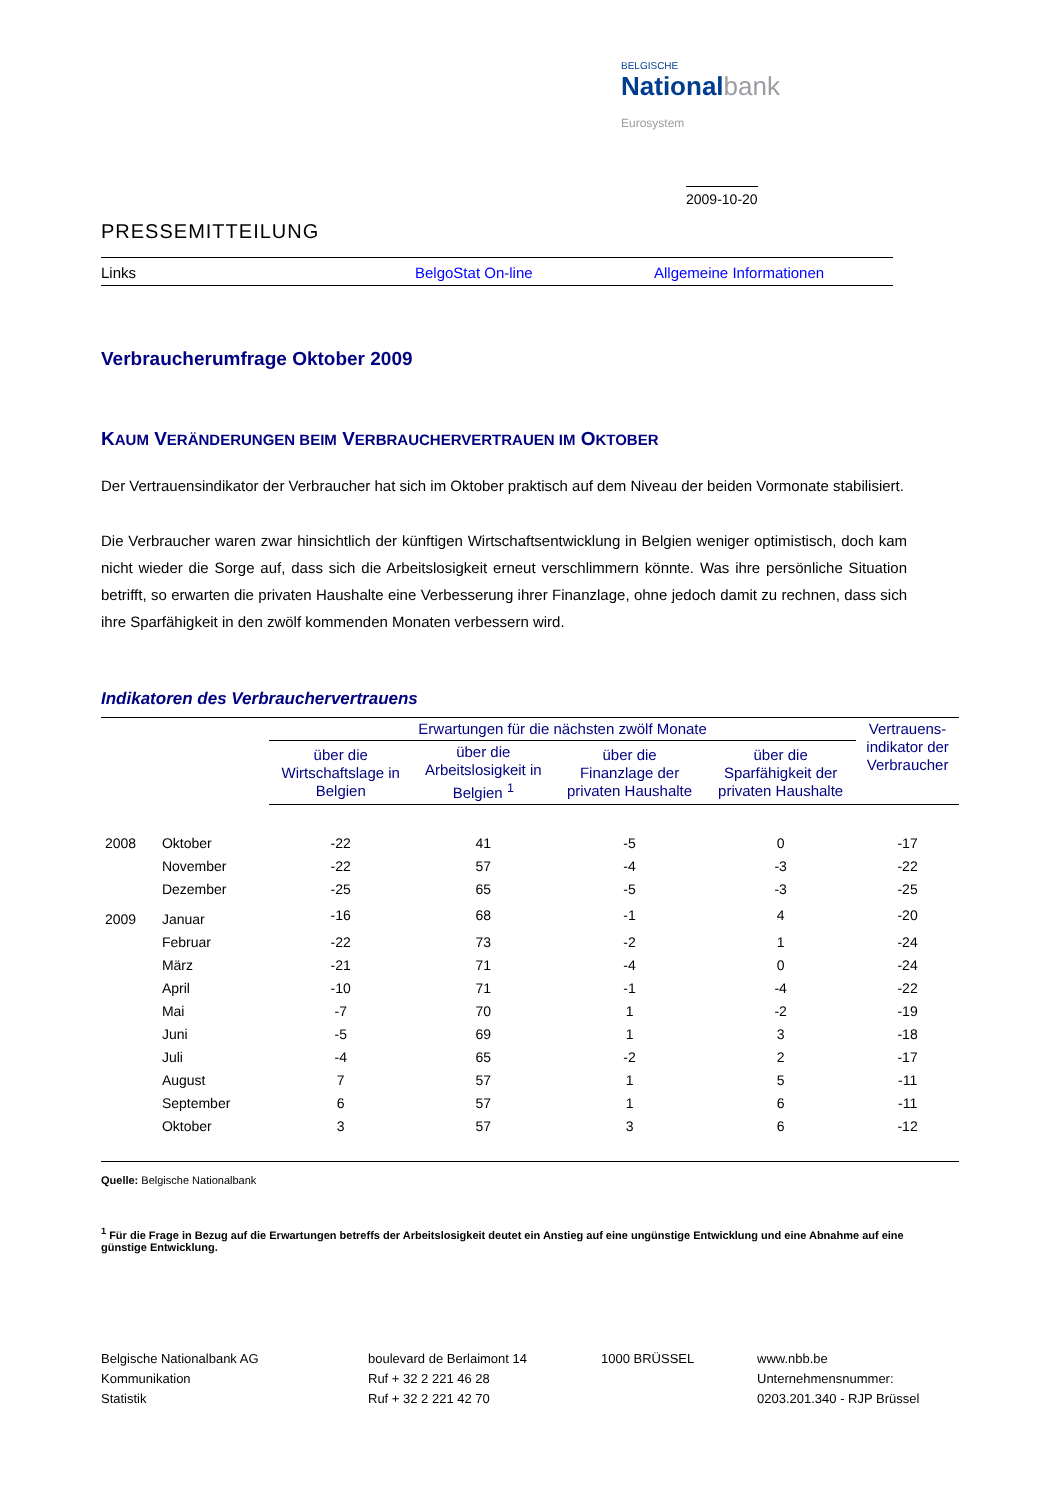BELGISCHE
Nationalbank
Eurosystem
2009-10-20
PRESSEMITTEILUNG
Links BelgoStat On-line Allgemeine Informationen
Verbraucherumfrage Oktober 2009
KAUM VERÄNDERUNGEN BEIM VERBRAUCHERVERTRAUEN IM OKTOBER
Der Vertrauensindikator der Verbraucher hat sich im Oktober praktisch auf dem Niveau der beiden Vormonate stabilisiert.
Die Verbraucher waren zwar hinsichtlich der künftigen Wirtschaftsentwicklung in Belgien weniger optimistisch, doch kam nicht wieder die Sorge auf, dass sich die Arbeitslosigkeit erneut verschlimmern könnte. Was ihre persönliche Situation betrifft, so erwarten die privaten Haushalte eine Verbesserung ihrer Finanzlage, ohne jedoch damit zu rechnen, dass sich ihre Sparfähigkeit in den zwölf kommenden Monaten verbessern wird.
Indikatoren des Verbrauchervertrauens
| | | Erwartungen für die nächsten zwölf Monate | | | | Vertrauens- indikator der Verbraucher |
| --- | --- | --- | --- | --- | --- | --- |
| | | über die Wirtschaftslage in Belgien | über die Arbeitslosigkeit in Belgien <sup>1</sup> | über die Finanzlage der privaten Haushalte | über die Sparfähigkeit der privaten Haushalte | |
| 2008 | Oktober | -22 | 41 | -5 | 0 | -17 |
| | November | -22 | 57 | -4 | -3 | -22 |
| | Dezember | -25 | 65 | -5 | -3 | -25 |
| 2009 | Januar | -16 | 68 | -1 | 4 | -20 |
| | Februar | -22 | 73 | -2 | 1 | -24 |
| | März | -21 | 71 | -4 | 0 | -24 |
| | April | -10 | 71 | -1 | -4 | -22 |
| | Mai | -7 | 70 | 1 | -2 | -19 |
| | Juni | -5 | 69 | 1 | 3 | -18 |
| | Juli | -4 | 65 | -2 | 2 | -17 |
| | August | 7 | 57 | 1 | 5 | -11 |
| | September | 6 | 57 | 1 | 6 | -11 |
| | Oktober | 3 | 57 | 3 | 6 | -12 |
Quelle: Belgische Nationalbank
<sup>1</sup> Für die Frage in Bezug auf die Erwartungen betreffs der Arbeitslosigkeit deutet ein Anstieg auf eine ungünstige Entwicklung und eine Abnahme auf eine günstige Entwicklung.
Belgische Nationalbank AG
Kommunikation
Statistik
boulevard de Berlaimont 14
Ruf + 32 2 221 46 28
Ruf + 32 2 221 42 70
1000 BRÜSSEL www.nbb.be
Unternehmensnummer:
0203.201.340 - RJP Brüssel